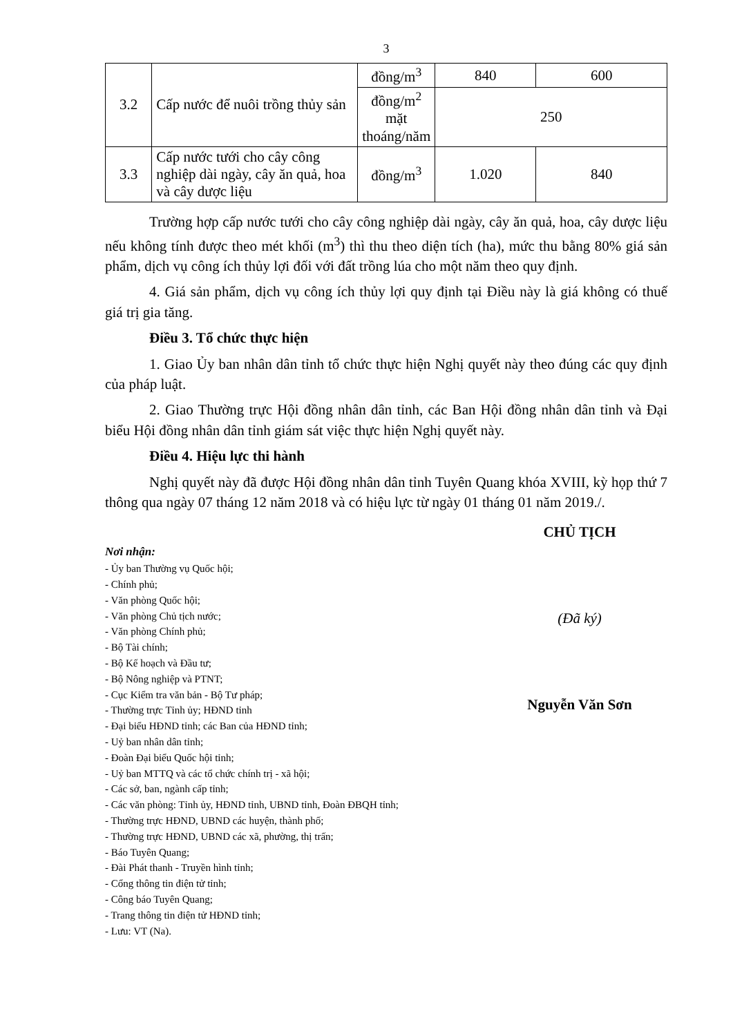3
| 3.2 | Cấp nước để nuôi trồng thủy sản | đồng/m<sup>3</sup> | 840 | 600 |
| | | đồng/m<sup>2</sup> mặt thoáng/năm | 250 | |
| 3.3 | Cấp nước tưới cho cây công nghiệp dài ngày, cây ăn quả, hoa và cây dược liệu | đồng/m<sup>3</sup> | 1.020 | 840 |
Trường hợp cấp nước tưới cho cây công nghiệp dài ngày, cây ăn quả, hoa, cây dược liệu nếu không tính được theo mét khối (m<sup>3</sup>) thì thu theo diện tích (ha), mức thu bằng 80% giá sản phẩm, dịch vụ công ích thủy lợi đối với đất trồng lúa cho một năm theo quy định.
4. Giá sản phẩm, dịch vụ công ích thủy lợi quy định tại Điều này là giá không có thuế giá trị gia tăng.
Điều 3. Tổ chức thực hiện
1. Giao Ủy ban nhân dân tỉnh tổ chức thực hiện Nghị quyết này theo đúng các quy định của pháp luật.
2. Giao Thường trực Hội đồng nhân dân tỉnh, các Ban Hội đồng nhân dân tỉnh và Đại biểu Hội đồng nhân dân tỉnh giám sát việc thực hiện Nghị quyết này.
Điều 4. Hiệu lực thi hành
Nghị quyết này đã được Hội đồng nhân dân tỉnh Tuyên Quang khóa XVIII, kỳ họp thứ 7 thông qua ngày 07 tháng 12 năm 2018 và có hiệu lực từ ngày 01 tháng 01 năm 2019./.
Nơi nhận:
- Ủy ban Thường vụ Quốc hội;
- Chính phủ;
- Văn phòng Quốc hội;
- Văn phòng Chủ tịch nước;
- Văn phòng Chính phủ;
- Bộ Tài chính;
- Bộ Kế hoạch và Đầu tư;
- Bộ Nông nghiệp và PTNT;
- Cục Kiểm tra văn bản - Bộ Tư pháp;
- Thường trực Tỉnh ủy; HĐND tỉnh
- Đại biểu HĐND tỉnh; các Ban của HĐND tỉnh;
- Uỷ ban nhân dân tỉnh;
- Đoàn Đại biểu Quốc hội tỉnh;
- Uỷ ban MTTQ và các tổ chức chính trị - xã hội;
- Các sở, ban, ngành cấp tỉnh;
- Các văn phòng: Tỉnh ủy, HĐND tỉnh, UBND tỉnh, Đoàn ĐBQH tỉnh;
- Thường trực HĐND, UBND các huyện, thành phố;
- Thường trực HĐND, UBND các xã, phường, thị trấn;
- Báo Tuyên Quang;
- Đài Phát thanh - Truyền hình tỉnh;
- Cổng thông tin điện tử tỉnh;
- Công báo Tuyên Quang;
- Trang thông tin điện tử HĐND tỉnh;
- Lưu: VT (Na).
CHỦ TỊCH
(Đã ký)
Nguyễn Văn Sơn